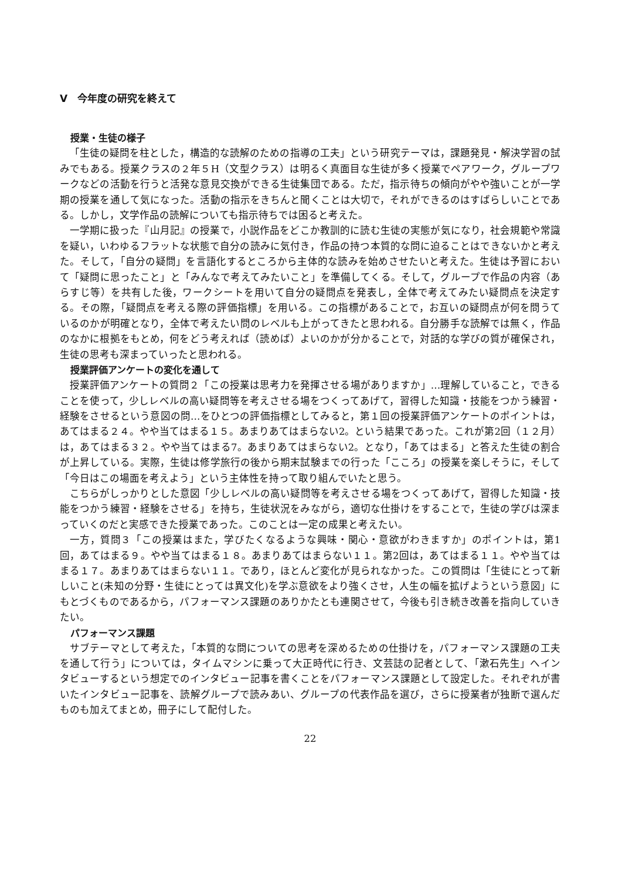V　今年度の研究を終えて
授業・生徒の様子
「生徒の疑問を柱とした，構造的な読解のための指導の工夫」という研究テーマは，課題発見・解決学習の試みでもある。授業クラスの２年５H（文型クラス）は明るく真面目な生徒が多く授業でペアワーク，グループワークなどの活動を行うと活発な意見交換ができる生徒集団である。ただ，指示待ちの傾向がやや強いことが一学期の授業を通して気になった。活動の指示をきちんと聞くことは大切で，それができるのはすばらしいことである。しかし，文学作品の読解についても指示待ちでは困ると考えた。
一学期に扱った『山月記』の授業で，小説作品をどこか教訓的に読む生徒の実態が気になり，社会規範や常識を疑い，いわゆるフラットな状態で自分の読みに気付き，作品の持つ本質的な問に迫ることはできないかと考えた。そして，「自分の疑問」を言語化するところから主体的な読みを始めさせたいと考えた。生徒は予習において「疑問に思ったこと」と「みんなで考えてみたいこと」を準備してくる。そして，グループで作品の内容（あらすじ等）を共有した後，ワークシートを用いて自分の疑問点を発表し，全体で考えてみたい疑問点を決定する。その際，「疑問点を考える際の評価指標」を用いる。この指標があることで，お互いの疑問点が何を問うているのかが明確となり，全体で考えたい問のレベルも上がってきたと思われる。自分勝手な読解では無く，作品のなかに根拠をもとめ，何をどう考えれば（読めば）よいのかが分かることで，対話的な学びの質が確保され，生徒の思考も深まっていったと思われる。
授業評価アンケートの変化を通して
授業評価アンケートの質問２「この授業は思考力を発揮させる場がありますか」…理解していること，できることを使って，少しレベルの高い疑問等を考えさせる場をつくってあげて，習得した知識・技能をつかう練習・経験をさせるという意図の問…をひとつの評価指標としてみると，第１回の授業評価アンケートのポイントは，あてはまる２４。やや当てはまる１５。あまりあてはまらない2。という結果であった。これが第2回（１２月）は，あてはまる３２。やや当てはまる7。あまりあてはまらない2。となり，「あてはまる」と答えた生徒の割合が上昇している。実際，生徒は修学旅行の後から期末試験までの行った「こころ」の授業を楽しそうに，そして「今日はこの場面を考えよう」という主体性を持って取り組んでいたと思う。
こちらがしっかりとした意図「少しレベルの高い疑問等を考えさせる場をつくってあげて，習得した知識・技能をつかう練習・経験をさせる」を持ち，生徒状況をみながら，適切な仕掛けをすることで，生徒の学びは深まっていくのだと実感できた授業であった。このことは一定の成果と考えたい。
一方，質問３「この授業はまた，学びたくなるような興味・関心・意欲がわきますか」のポイントは，第1回，あてはまる９。やや当てはまる１８。あまりあてはまらない１１。第2回は，あてはまる１１。やや当てはまる１７。あまりあてはまらない１１。であり，ほとんど変化が見られなかった。この質問は「生徒にとって新しいこと(未知の分野・生徒にとっては異文化)を学ぶ意欲をより強くさせ，人生の幅を拡げようという意図」にもとづくものであるから，パフォーマンス課題のありかたとも連関させて，今後も引き続き改善を指向していきたい。
パフォーマンス課題
サブテーマとして考えた，「本質的な問についての思考を深めるための仕掛けを，パフォーマンス課題の工夫を通して行う」については，タイムマシンに乗って大正時代に行き、文芸誌の記者として、「漱石先生」へインタビューするという想定でのインタビュー記事を書くことをパフォーマンス課題として設定した。それぞれが書いたインタビュー記事を、読解グループで読みあい、グループの代表作品を選び，さらに授業者が独断で選んだものも加えてまとめ，冊子にして配付した。
22